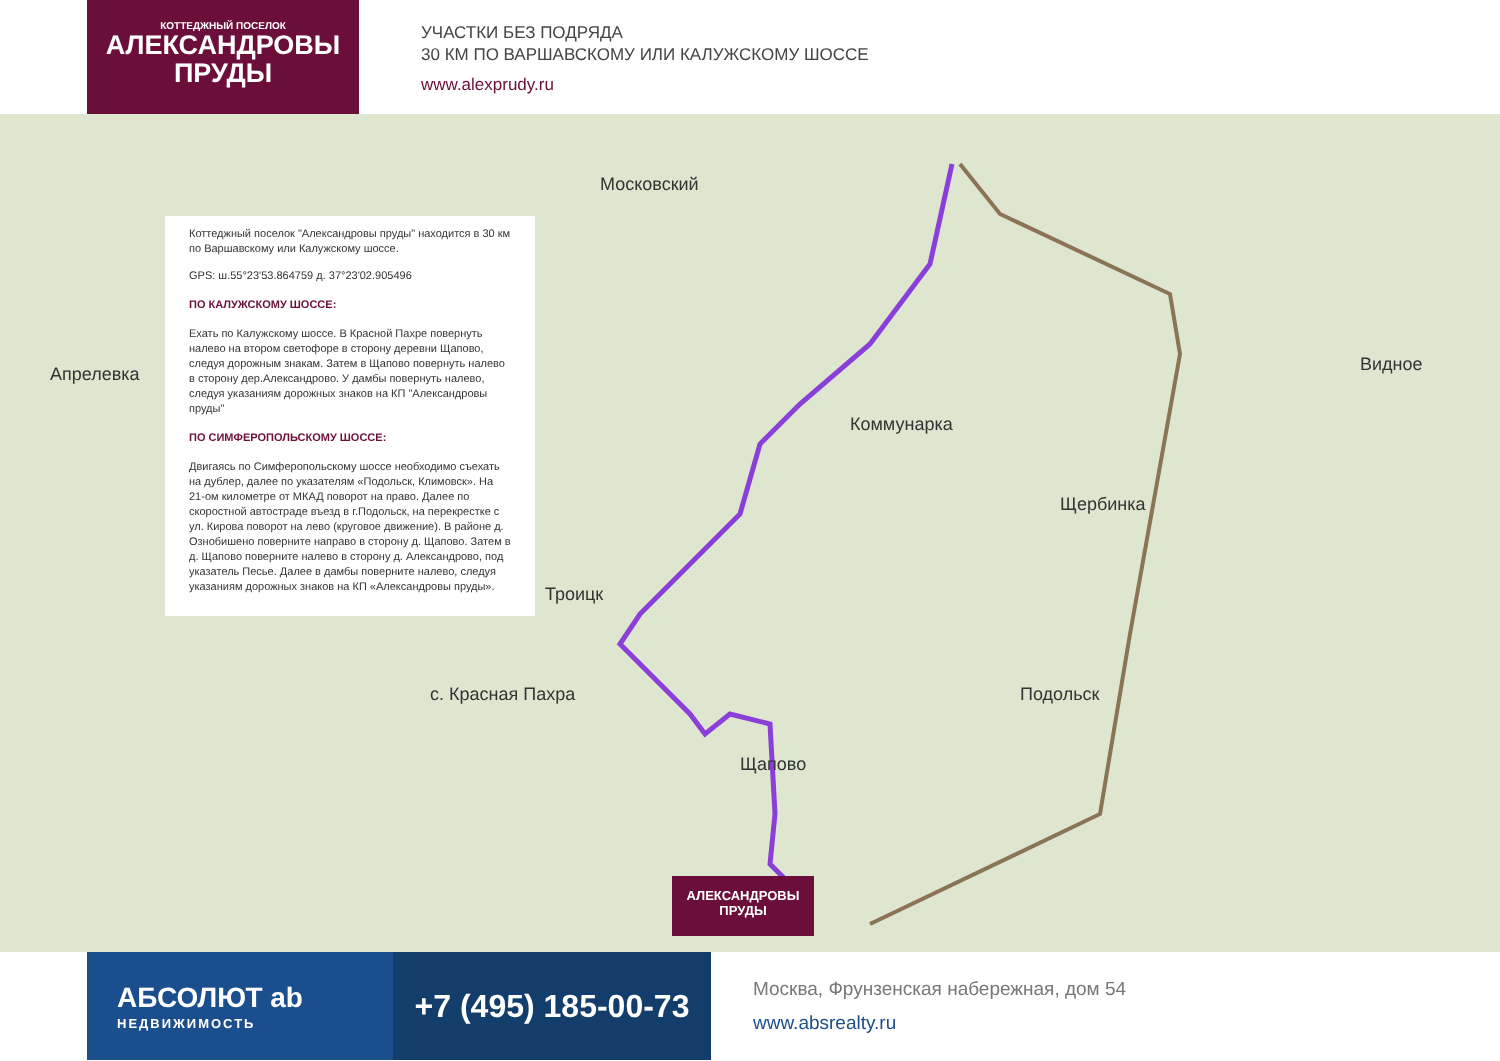КОТТЕДЖНЫЙ ПОСЕЛОК
АЛЕКСАНДРОВЫ ПРУДЫ
УЧАСТКИ БЕЗ ПОДРЯДА
30 КМ ПО ВАРШАВСКОМУ ИЛИ КАЛУЖСКОМУ ШОССЕ
www.alexprudy.ru
Московский
Апрелевка
Коммунарка
Щербинка
Подольск
Видное
Троицк
с. Красная Пахра
Щапово
Коттеджный поселок "Александровы пруды" находится в 30 км по Варшавскому или Калужскому шоссе.
GPS: ш.55°23'53.864759 д. 37°23'02.905496
ПО КАЛУЖСКОМУ ШОССЕ:
Ехать по Калужскому шоссе. В Красной Пахре повернуть налево на втором светофоре в сторону деревни Щапово, следуя дорожным знакам. Затем в Щапово повернуть налево в сторону дер.Александрово. У дамбы повернуть налево, следуя указаниям дорожных знаков на КП "Александровы пруды"
ПО СИМФЕРОПОЛЬСКОМУ ШОССЕ:
Двигаясь по Симферопольскому шоссе необходимо съехать на дублер, далее по указателям «Подольск, Климовск». На 21-ом километре от МКАД поворот на право. Далее по скоростной автостраде въезд в г.Подольск, на перекрестке с ул. Кирова поворот на лево (круговое движение). В районе д. Ознобишено повернитe направо в сторону д. Щапово. Затем в д. Щапово повернитe налево в сторону д. Александрово, под указатель Песье. Далее в дамбы повернитe налево, следуя указаниям дорожных знаков на КП «Александровы пруды».
АЛЕКСАНДРОВЫ
ПРУДЫ
АБСОЛЮТ ab
НЕДВИЖИМОСТЬ
+7 (495) 185-00-73
Москва, Фрунзенская набережная, дом 54
www.absrealty.ru